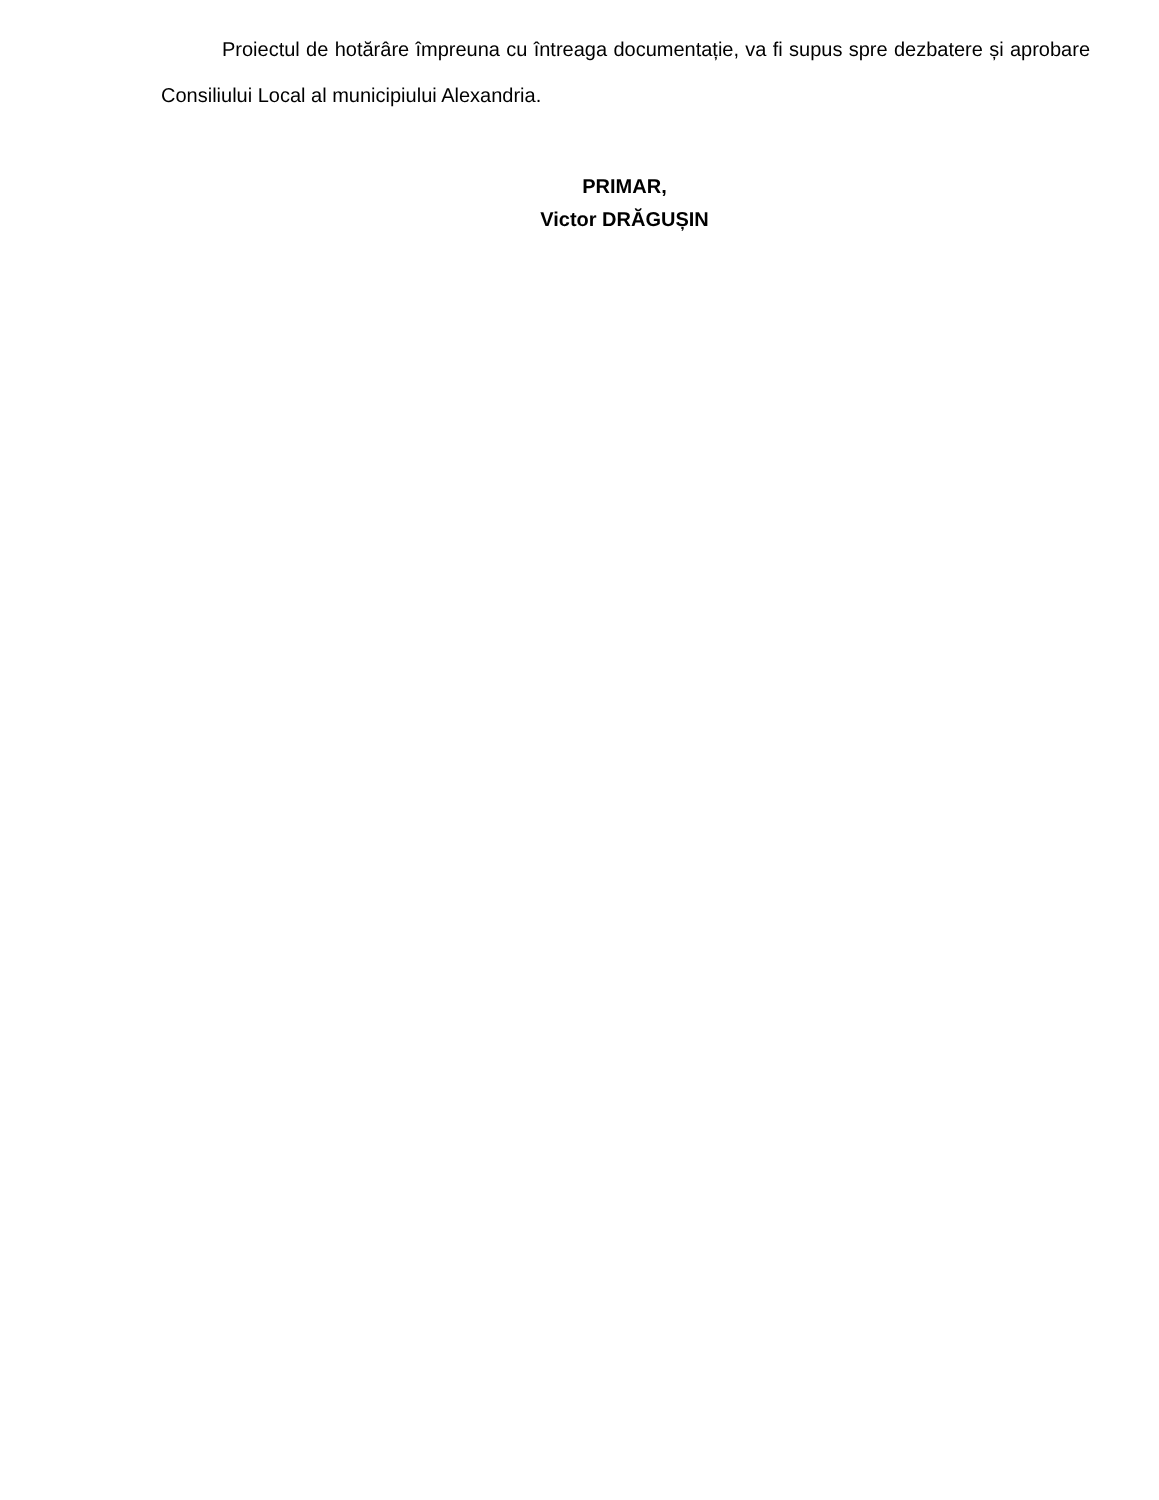Proiectul de hotărâre împreuna cu întreaga documentație, va fi supus spre dezbatere și aprobare Consiliului Local al municipiului Alexandria.
PRIMAR,
Victor DRĂGUȘIN